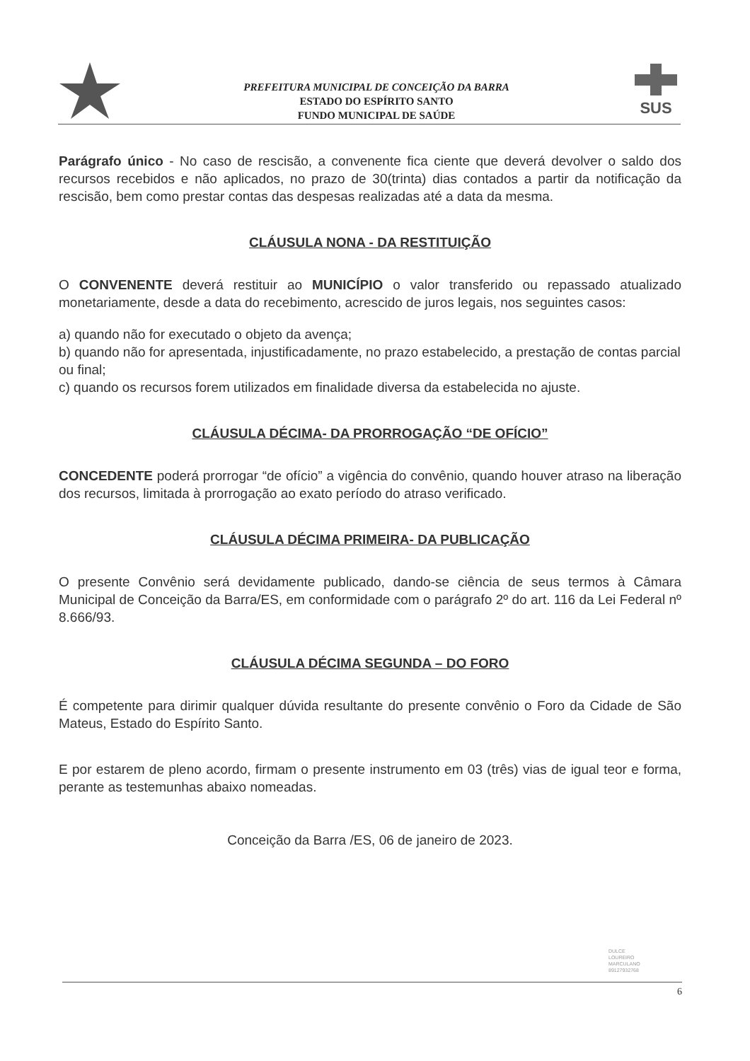PREFEITURA MUNICIPAL DE CONCEIÇÃO DA BARRA
ESTADO DO ESPÍRITO SANTO
FUNDO MUNICIPAL DE SAÚDE
SUS
Parágrafo único - No caso de rescisão, a convenente fica ciente que deverá devolver o saldo dos recursos recebidos e não aplicados, no prazo de 30(trinta) dias contados a partir da notificação da rescisão, bem como prestar contas das despesas realizadas até a data da mesma.
CLÁUSULA NONA - DA RESTITUIÇÃO
O CONVENENTE deverá restituir ao MUNICÍPIO o valor transferido ou repassado atualizado monetariamente, desde a data do recebimento, acrescido de juros legais, nos seguintes casos:
a) quando não for executado o objeto da avença;
b) quando não for apresentada, injustificadamente, no prazo estabelecido, a prestação de contas parcial ou final;
c) quando os recursos forem utilizados em finalidade diversa da estabelecida no ajuste.
CLÁUSULA DÉCIMA- DA PRORROGAÇÃO “DE OFÍCIO”
CONCEDENTE poderá prorrogar “de ofício” a vigência do convênio, quando houver atraso na liberação dos recursos, limitada à prorrogação ao exato período do atraso verificado.
CLÁUSULA DÉCIMA PRIMEIRA- DA PUBLICAÇÃO
O presente Convênio será devidamente publicado, dando-se ciência de seus termos à Câmara Municipal de Conceição da Barra/ES, em conformidade com o parágrafo 2º do art. 116 da Lei Federal nº 8.666/93.
CLÁUSULA DÉCIMA SEGUNDA – DO FORO
É competente para dirimir qualquer dúvida resultante do presente convênio o Foro da Cidade de São Mateus, Estado do Espírito Santo.
E por estarem de pleno acordo, firmam o presente instrumento em 03 (três) vias de igual teor e forma, perante as testemunhas abaixo nomeadas.
Conceição da Barra /ES, 06 de janeiro de 2023.
DULCE
LOUREIRO
MARCULANO
89127932768
6